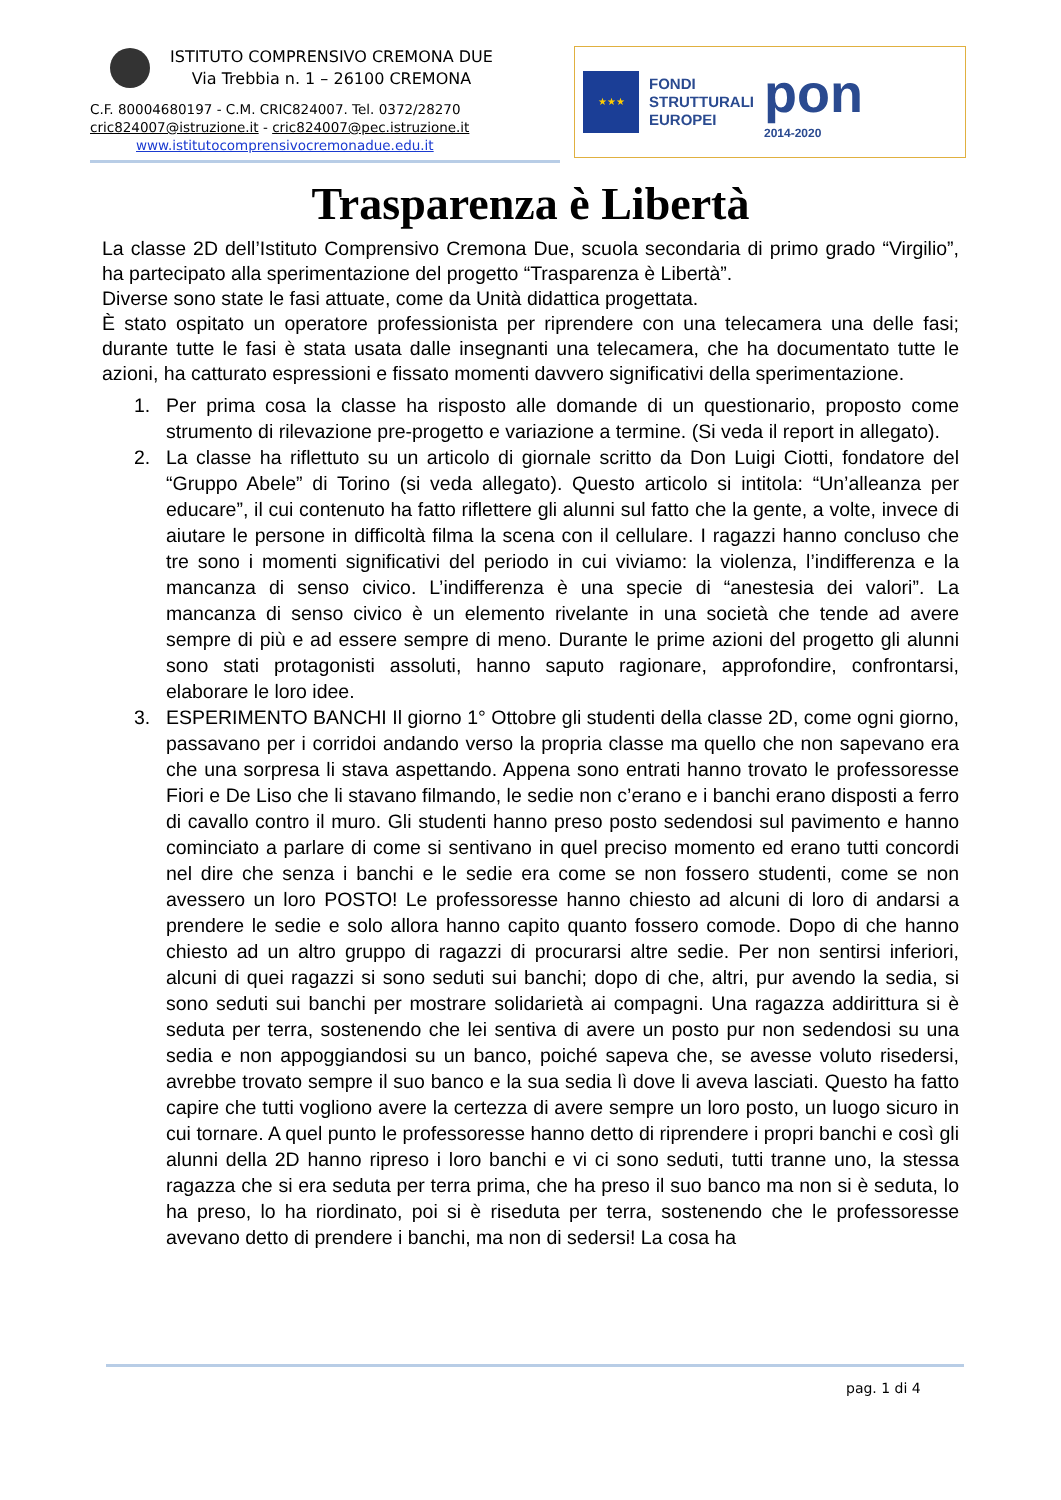ISTITUTO COMPRENSIVO CREMONA DUE
Via Trebbia n. 1 – 26100 CREMONA
C.F. 80004680197 - C.M. CRIC824007. Tel. 0372/28270
cric824007@istruzione.it - cric824007@pec.istruzione.it
www.istitutocomprensivocremonadue.edu.it
★★★
FONDI
STRUTTURALI
EUROPEI
pon
2014-2020
Trasparenza è Libertà
La classe 2D dell’Istituto Comprensivo Cremona Due, scuola secondaria di primo grado “Virgilio”, ha partecipato alla sperimentazione del progetto “Trasparenza è Libertà”.
Diverse sono state le fasi attuate, come da Unità didattica progettata.
È stato ospitato un operatore professionista per riprendere con una telecamera una delle fasi; durante tutte le fasi è stata usata dalle insegnanti una telecamera, che ha documentato tutte le azioni, ha catturato espressioni e fissato momenti davvero significativi della sperimentazione.
1. Per prima cosa la classe ha risposto alle domande di un questionario, proposto come strumento di rilevazione pre-progetto e variazione a termine. (Si veda il report in allegato).
2. La classe ha riflettuto su un articolo di giornale scritto da Don Luigi Ciotti, fondatore del “Gruppo Abele” di Torino (si veda allegato). Questo articolo si intitola: “Un’alleanza per educare”, il cui contenuto ha fatto riflettere gli alunni sul fatto che la gente, a volte, invece di aiutare le persone in difficoltà filma la scena con il cellulare. I ragazzi hanno concluso che tre sono i momenti significativi del periodo in cui viviamo: la violenza, l’indifferenza e la mancanza di senso civico. L’indifferenza è una specie di “anestesia dei valori”. La mancanza di senso civico è un elemento rivelante in una società che tende ad avere sempre di più e ad essere sempre di meno. Durante le prime azioni del progetto gli alunni sono stati protagonisti assoluti, hanno saputo ragionare, approfondire, confrontarsi, elaborare le loro idee.
3. ESPERIMENTO BANCHI Il giorno 1° Ottobre gli studenti della classe 2D, come ogni giorno, passavano per i corridoi andando verso la propria classe ma quello che non sapevano era che una sorpresa li stava aspettando. Appena sono entrati hanno trovato le professoresse Fiori e De Liso che li stavano filmando, le sedie non c’erano e i banchi erano disposti a ferro di cavallo contro il muro. Gli studenti hanno preso posto sedendosi sul pavimento e hanno cominciato a parlare di come si sentivano in quel preciso momento ed erano tutti concordi nel dire che senza i banchi e le sedie era come se non fossero studenti, come se non avessero un loro POSTO! Le professoresse hanno chiesto ad alcuni di loro di andarsi a prendere le sedie e solo allora hanno capito quanto fossero comode. Dopo di che hanno chiesto ad un altro gruppo di ragazzi di procurarsi altre sedie. Per non sentirsi inferiori, alcuni di quei ragazzi si sono seduti sui banchi; dopo di che, altri, pur avendo la sedia, si sono seduti sui banchi per mostrare solidarietà ai compagni. Una ragazza addirittura si è seduta per terra, sostenendo che lei sentiva di avere un posto pur non sedendosi su una sedia e non appoggiandosi su un banco, poiché sapeva che, se avesse voluto risedersi, avrebbe trovato sempre il suo banco e la sua sedia lì dove li aveva lasciati. Questo ha fatto capire che tutti vogliono avere la certezza di avere sempre un loro posto, un luogo sicuro in cui tornare. A quel punto le professoresse hanno detto di riprendere i propri banchi e così gli alunni della 2D hanno ripreso i loro banchi e vi ci sono seduti, tutti tranne uno, la stessa ragazza che si era seduta per terra prima, che ha preso il suo banco ma non si è seduta, lo ha preso, lo ha riordinato, poi si è riseduta per terra, sostenendo che le professoresse avevano detto di prendere i banchi, ma non di sedersi! La cosa ha
pag. 1 di 4